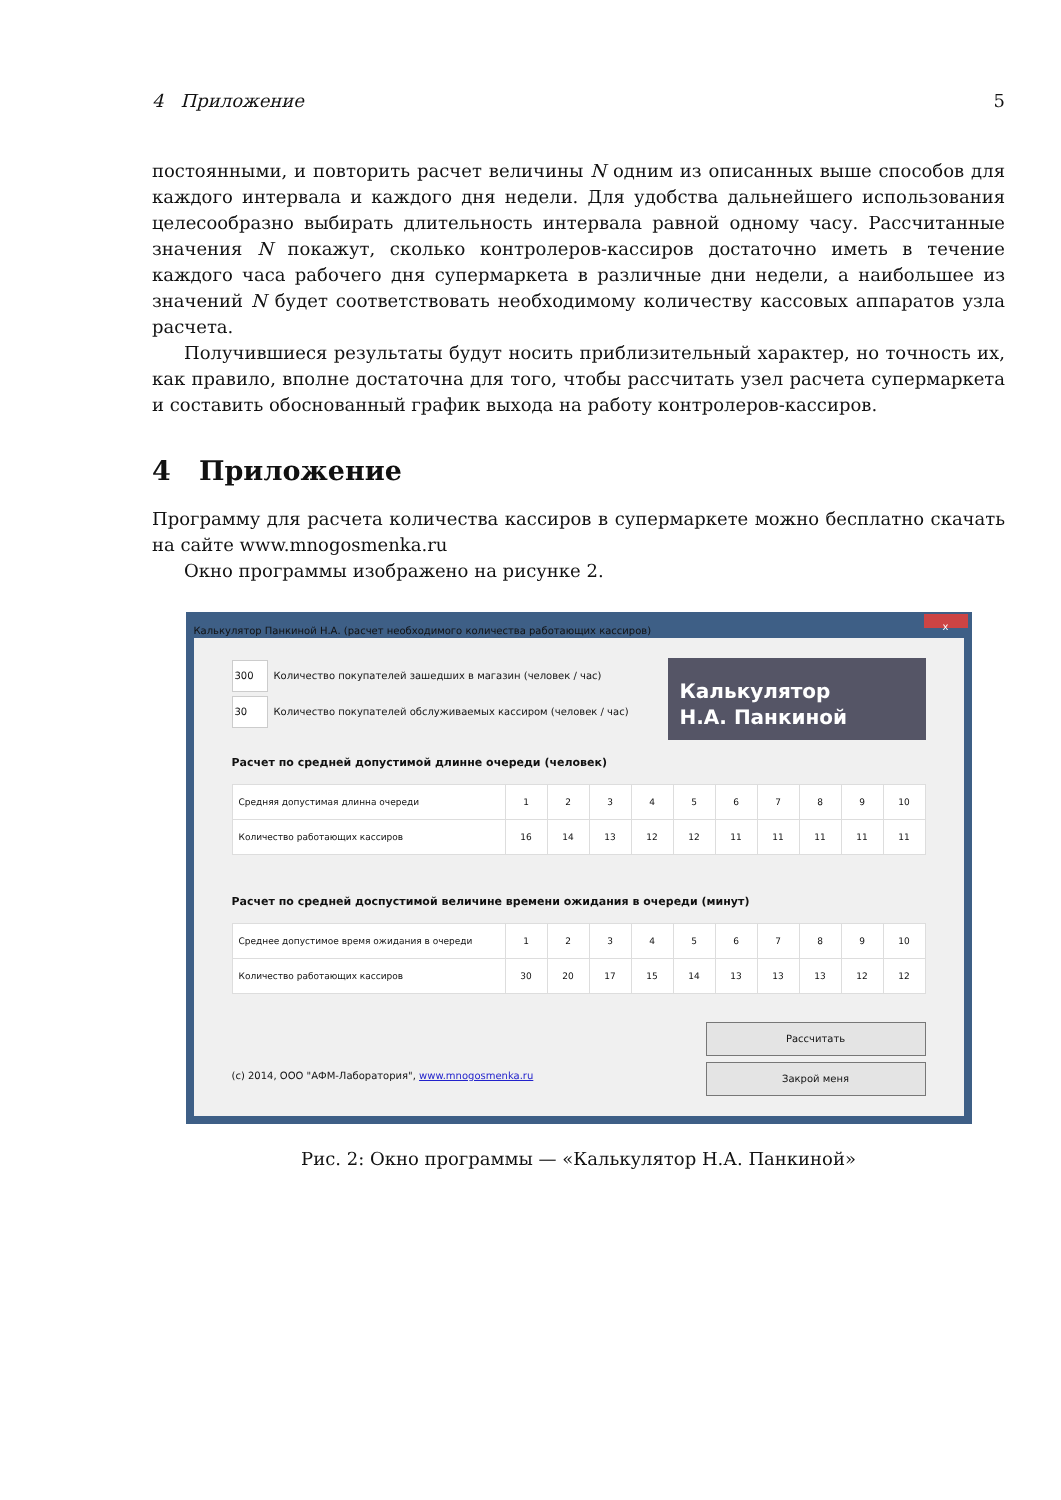4 Приложение 5
постоянными, и повторить расчет величины N одним из описанных выше способов для каждого интервала и каждого дня недели. Для удобства дальнейшего использования целесообразно выбирать длительность интервала равной одному часу. Рассчитанные значения N покажут, сколько контролеров-кассиров достаточно иметь в течение каждого часа рабочего дня супермаркета в различные дни недели, а наибольшее из значений N будет соответствовать необходимому количеству кассовых аппаратов узла расчета.
Получившиеся результаты будут носить приблизительный характер, но точность их, как правило, вполне достаточна для того, чтобы рассчитать узел расчета супермаркета и составить обоснованный график выхода на работу контролеров-кассиров.
4 Приложение
Программу для расчета количества кассиров в супермаркете можно бесплатно скачать на сайте www.mnogosmenka.ru
Окно программы изображено на рисунке 2.
Калькулятор Панкиной Н.А. (расчет необходимого количества работающих кассиров)
x
Калькулятор
Н.А. Панкиной
300 Количество покупателей зашедших в магазин (человек / час)
30 Количество покупателей обслуживаемых кассиром (человек / час)
Расчет по средней допустимой длинне очереди (человек)
| Средняя допустимая длинна очереди | 1 | 2 | 3 | 4 | 5 | 6 | 7 | 8 | 9 | 10 |
| Количество работающих кассиров | 16 | 14 | 13 | 12 | 12 | 11 | 11 | 11 | 11 | 11 |
Расчет по средней доспустимой величине времени ожидания в очереди (минут)
| Среднее допустимое время ожидания в очереди | 1 | 2 | 3 | 4 | 5 | 6 | 7 | 8 | 9 | 10 |
| Количество работающих кассиров | 30 | 20 | 17 | 15 | 14 | 13 | 13 | 13 | 12 | 12 |
Рассчитать
(c) 2014, ООО "АФМ-Лаборатория", www.mnogosmenka.ru
Закрой меня
Рис. 2: Окно программы — «Калькулятор Н.А. Панкиной»